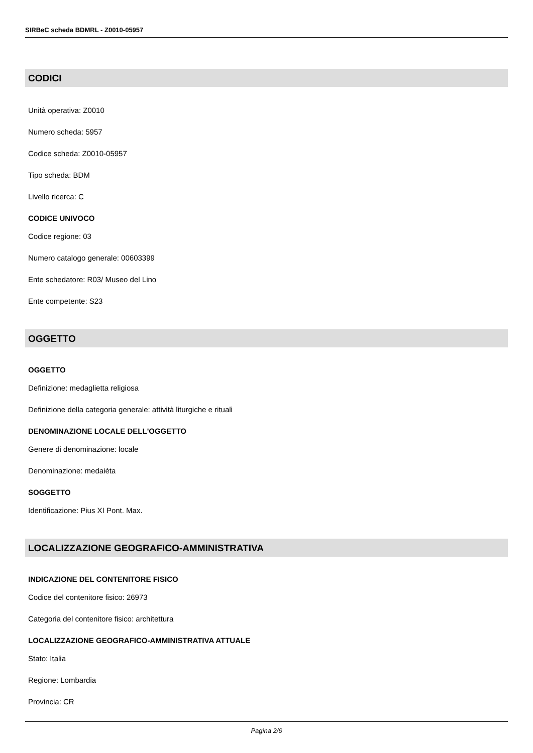SIRBeC scheda BDMRL - Z0010-05957
CODICI
Unità operativa: Z0010
Numero scheda: 5957
Codice scheda: Z0010-05957
Tipo scheda: BDM
Livello ricerca: C
CODICE UNIVOCO
Codice regione: 03
Numero catalogo generale: 00603399
Ente schedatore: R03/ Museo del Lino
Ente competente: S23
OGGETTO
OGGETTO
Definizione: medaglietta religiosa
Definizione della categoria generale: attività liturgiche e rituali
DENOMINAZIONE LOCALE DELL'OGGETTO
Genere di denominazione: locale
Denominazione: medaièta
SOGGETTO
Identificazione: Pius XI Pont. Max.
LOCALIZZAZIONE GEOGRAFICO-AMMINISTRATIVA
INDICAZIONE DEL CONTENITORE FISICO
Codice del contenitore fisico: 26973
Categoria del contenitore fisico: architettura
LOCALIZZAZIONE GEOGRAFICO-AMMINISTRATIVA ATTUALE
Stato: Italia
Regione: Lombardia
Provincia: CR
Pagina 2/6